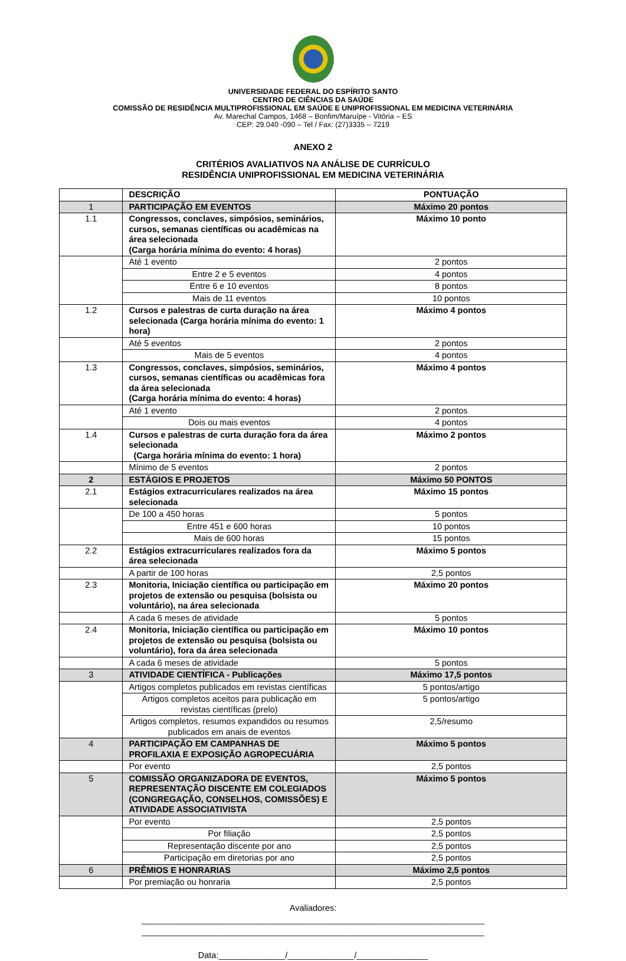UNIVERSIDADE FEDERAL DO ESPÍRITO SANTO
CENTRO DE CIÊNCIAS DA SAÚDE
COMISSÃO DE RESIDÊNCIA MULTIPROFISSIONAL EM SAÚDE E UNIPROFISSIONAL EM MEDICINA VETERINÁRIA
Av. Marechal Campos, 1468 – Bonfim/Maruípe - Vitória – ES
CEP: 29.040 -090 – Tel / Fax: (27)3335 – 7219
ANEXO 2
CRITÉRIOS AVALIATIVOS NA ANÁLISE DE CURRÍCULO
RESIDÊNCIA UNIPROFISSIONAL EM MEDICINA VETERINÁRIA
| | DESCRIÇÃO | PONTUAÇÃO |
| --- | --- | --- |
| 1 | PARTICIPAÇÃO EM EVENTOS | Máximo 20 pontos |
| 1.1 | Congressos, conclaves, simpósios, seminários, cursos, semanas científicas ou acadêmicas na área selecionada (Carga horária mínima do evento: 4 horas) | Máximo 10 ponto |
| | Até 1 evento | 2 pontos |
| | Entre 2 e 5 eventos | 4 pontos |
| | Entre 6 e 10 eventos | 8 pontos |
| | Mais de 11 eventos | 10 pontos |
| 1.2 | Cursos e palestras de curta duração na área selecionada (Carga horária mínima do evento: 1 hora) | Máximo 4 pontos |
| | Até 5 eventos | 2 pontos |
| | Mais de 5 eventos | 4 pontos |
| 1.3 | Congressos, conclaves, simpósios, seminários, cursos, semanas científicas ou acadêmicas fora da área selecionada (Carga horária mínima do evento: 4 horas) | Máximo 4 pontos |
| | Até 1 evento | 2 pontos |
| | Dois ou mais eventos | 4 pontos |
| 1.4 | Cursos e palestras de curta duração fora da área selecionada (Carga horária mínima do evento: 1 hora) | Máximo 2 pontos |
| | Mínimo de 5 eventos | 2 pontos |
| 2 | ESTÁGIOS E PROJETOS | Máximo 50 PONTOS |
| 2.1 | Estágios extracurriculares realizados na área selecionada | Máximo 15 pontos |
| | De 100 a 450 horas | 5 pontos |
| | Entre 451 e 600 horas | 10 pontos |
| | Mais de 600 horas | 15 pontos |
| 2.2 | Estágios extracurriculares realizados fora da área selecionada | Máximo 5 pontos |
| | A partir de 100 horas | 2,5 pontos |
| 2.3 | Monitoria, Iniciação científica ou participação em projetos de extensão ou pesquisa (bolsista ou voluntário), na área selecionada | Máximo 20 pontos |
| | A cada 6 meses de atividade | 5 pontos |
| 2.4 | Monitoria, Iniciação científica ou participação em projetos de extensão ou pesquisa (bolsista ou voluntário), fora da área selecionada | Máximo 10 pontos |
| | A cada 6 meses de atividade | 5 pontos |
| 3 | ATIVIDADE CIENTÍFICA - Publicações | Máximo 17,5 pontos |
| | Artigos completos publicados em revistas científicas | 5 pontos/artigo |
| | Artigos completos aceitos para publicação em revistas científicas (prelo) | 5 pontos/artigo |
| | Artigos completos, resumos expandidos ou resumos publicados em anais de eventos | 2,5/resumo |
| 4 | PARTICIPAÇÃO EM CAMPANHAS DE PROFILAXIA E EXPOSIÇÃO AGROPECUÁRIA | Máximo 5 pontos |
| | Por evento | 2,5 pontos |
| 5 | COMISSÃO ORGANIZADORA DE EVENTOS, REPRESENTAÇÃO DISCENTE EM COLEGIADOS (CONGREGAÇÃO, CONSELHOS, COMISSÕES) E ATIVIDADE ASSOCIATIVISTA | Máximo 5 pontos |
| | Por evento | 2,5 pontos |
| | Por filiação | 2,5 pontos |
| | Representação discente por ano | 2,5 pontos |
| | Participação em diretorias por ano | 2,5 pontos |
| 6 | PRÊMIOS E HONRARIAS | Máximo 2,5 pontos |
| | Por premiação ou honraria | 2,5 pontos |
Avaliadores:
________________________________________________________________________
________________________________________________________________________
Data:______________/______________/_______________